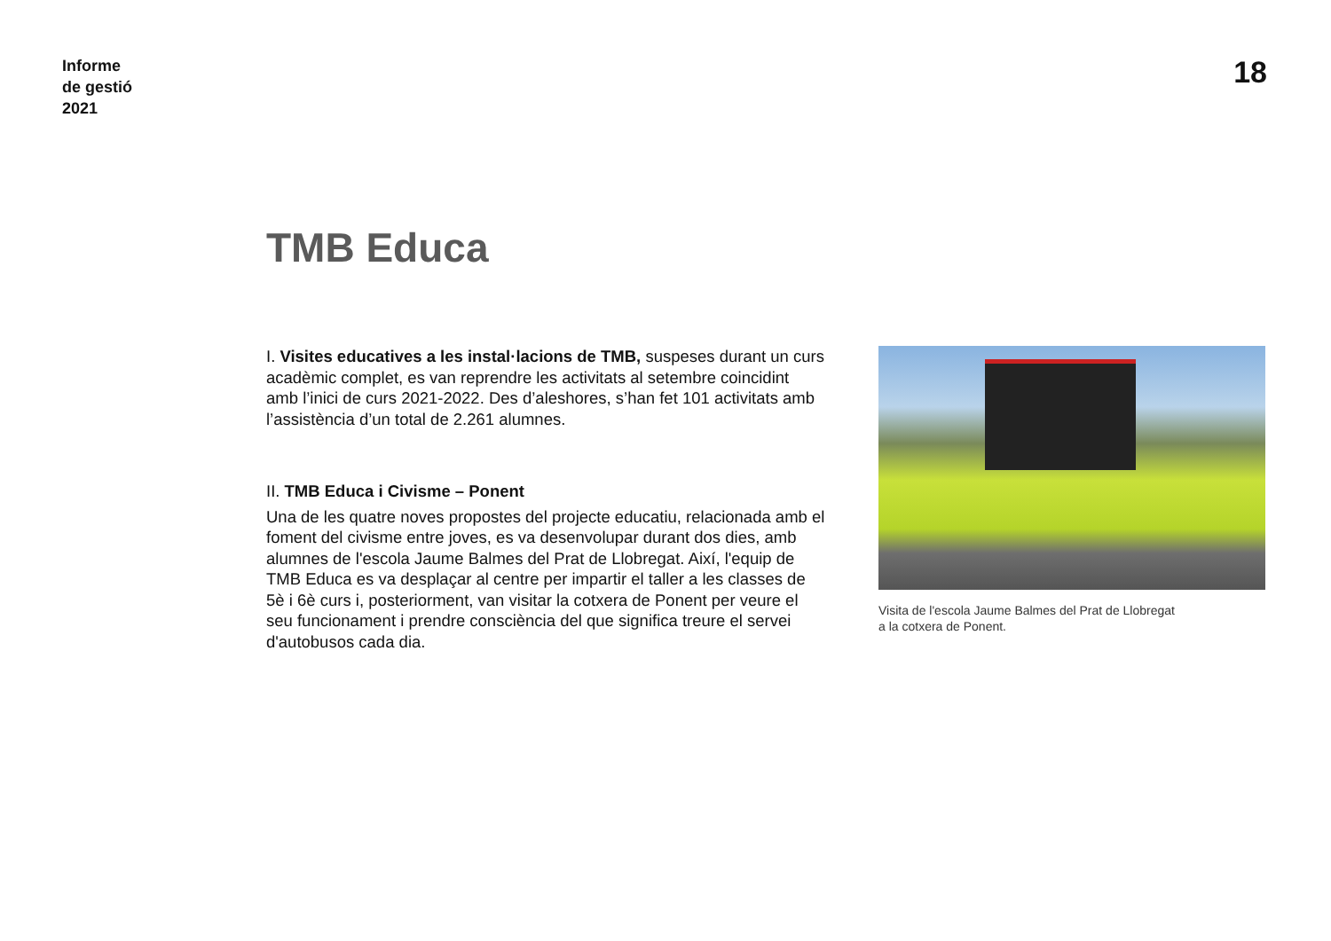Informe
de gestió
2021
18
TMB Educa
I. Visites educatives a les instal·lacions de TMB, suspeses durant un curs acadèmic complet, es van reprendre les activitats al setembre coincidint amb l’inici de curs 2021-2022. Des d’aleshores, s’han fet 101 activitats amb l’assistència d’un total de 2.261 alumnes.
II. TMB Educa i Civisme – Ponent
Una de les quatre noves propostes del projecte educatiu, relacionada amb el foment del civisme entre joves, es va desenvolupar durant dos dies, amb alumnes de l'escola Jaume Balmes del Prat de Llobregat. Així, l'equip de TMB Educa es va desplaçar al centre per impartir el taller a les classes de 5è i 6è curs i, posteriorment, van visitar la cotxera de Ponent per veure el seu funcionament i prendre consciència del que significa treure el servei d'autobusos cada dia.
Visita de l'escola Jaume Balmes del Prat de Llobregat
a la cotxera de Ponent.